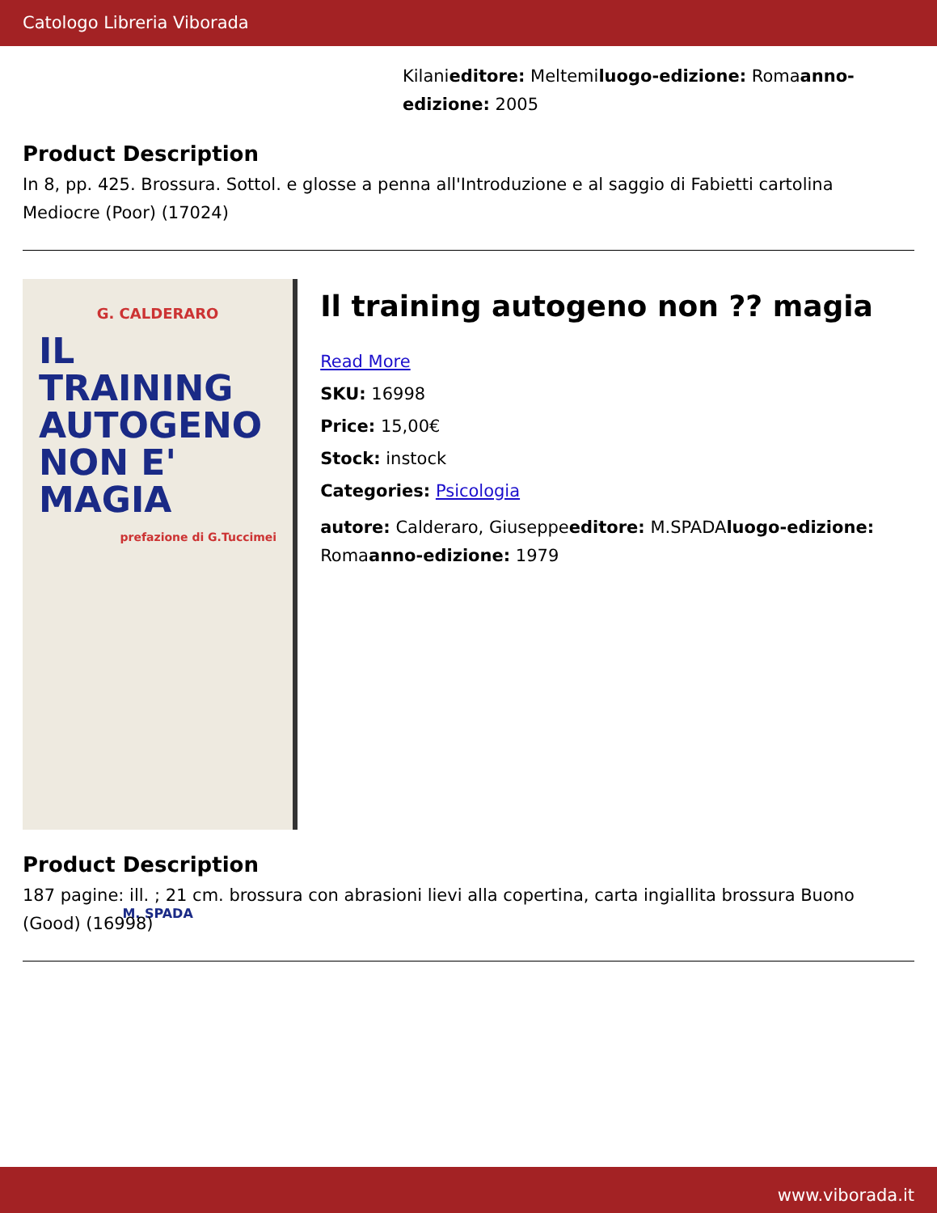Catologo Libreria Viborada
Kilanieditore: Meltemiluogo-edizione: Romaanno-edizione: 2005
Product Description
In 8, pp. 425. Brossura. Sottol. e glosse a penna all'Introduzione e al saggio di Fabietti cartolina Mediocre (Poor) (17024)
G. CALDERARO
IL TRAINING AUTOGENO NON E' MAGIA
prefazione di G.Tuccimei
M. SPADA
Il training autogeno non ?? magia
Read More
SKU: 16998
Price: 15,00€
Stock: instock
Categories: Psicologia
autore: Calderaro, Giuseppeeditore: M.SPADAluogo-edizione: Romaanno-edizione: 1979
Product Description
187 pagine: ill. ; 21 cm. brossura con abrasioni lievi alla copertina, carta ingiallita brossura Buono (Good) (16998)
www.viborada.it